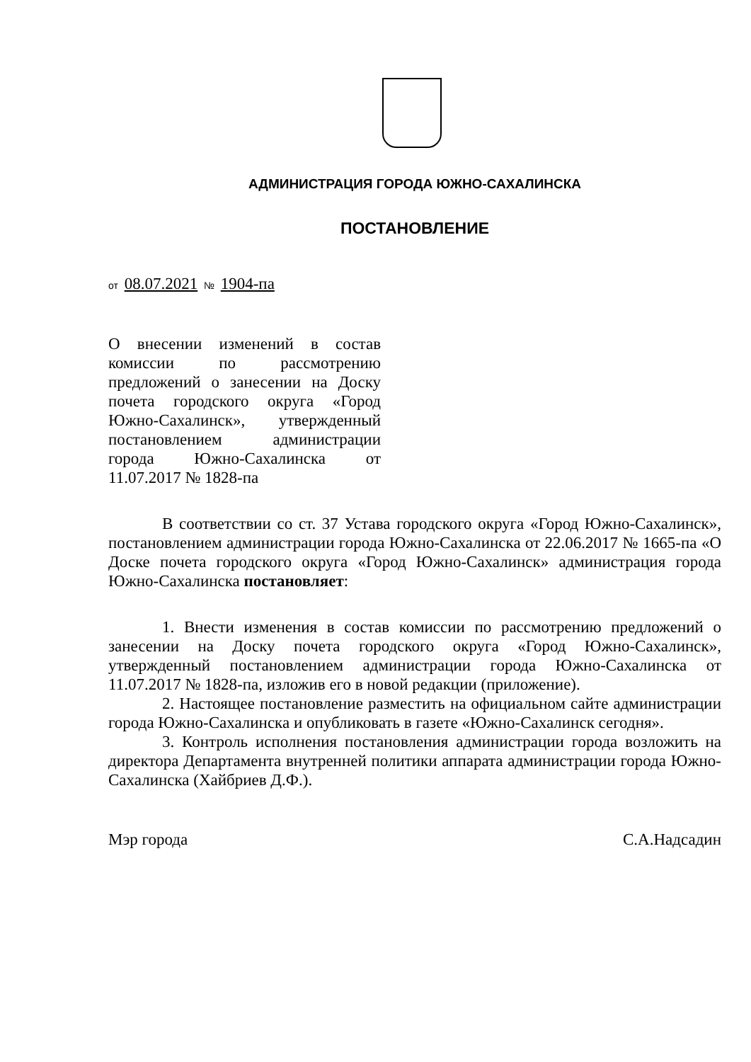АДМИНИСТРАЦИЯ ГОРОДА ЮЖНО-САХАЛИНСКА
ПОСТАНОВЛЕНИЕ
от 08.07.2021 № 1904-па
О внесении изменений в состав комиссии по рассмотрению предложений о занесении на Доску почета городского округа «Город Южно-Сахалинск», утвержденный постановлением администрации города Южно-Сахалинска от 11.07.2017 № 1828-па
В соответствии со ст. 37 Устава городского округа «Город Южно-Сахалинск», постановлением администрации города Южно-Сахалинска от 22.06.2017 № 1665-па «О Доске почета городского округа «Город Южно-Сахалинск» администрация города Южно-Сахалинска постановляет:
1. Внести изменения в состав комиссии по рассмотрению предложений о занесении на Доску почета городского округа «Город Южно-Сахалинск», утвержденный постановлением администрации города Южно-Сахалинска от 11.07.2017 № 1828-па, изложив его в новой редакции (приложение).
2. Настоящее постановление разместить на официальном сайте администрации города Южно-Сахалинска и опубликовать в газете «Южно-Сахалинск сегодня».
3. Контроль исполнения постановления администрации города возложить на директора Департамента внутренней политики аппарата администрации города Южно-Сахалинска (Хайбриев Д.Ф.).
Мэр города С.А.Надсадин